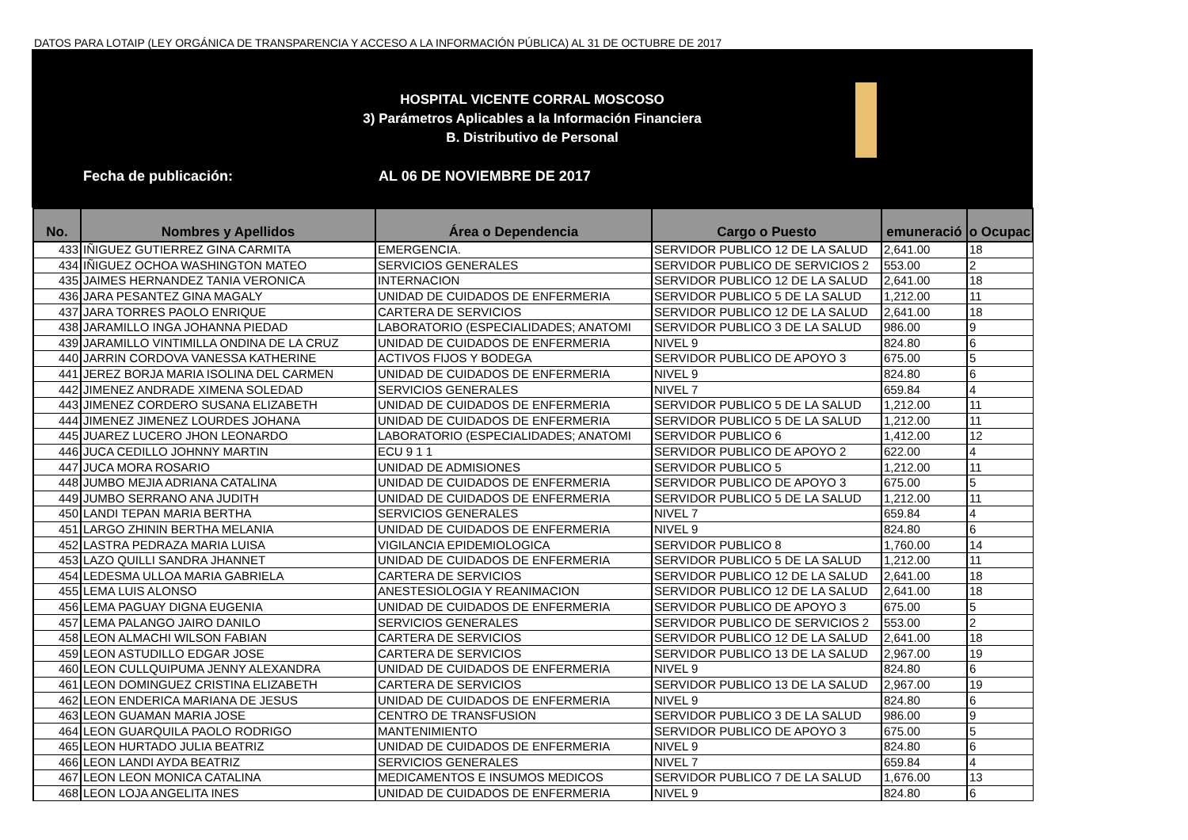DATOS PARA LOTAIP (LEY ORGÁNICA DE TRANSPARENCIA Y ACCESO A LA INFORMACIÓN PÚBLICA) AL 31 DE OCTUBRE DE 2017
HOSPITAL VICENTE CORRAL MOSCOSO
3) Parámetros Aplicables a la Información Financiera
B. Distributivo de Personal
Fecha de publicación: AL 06 DE NOVIEMBRE DE 2017
| No. | Nombres y Apellidos | Área o Dependencia | Cargo o Puesto | emuneració | o Ocupac |
| --- | --- | --- | --- | --- | --- |
| 433 | IÑIGUEZ GUTIERREZ GINA CARMITA | EMERGENCIA. | SERVIDOR PUBLICO 12 DE LA SALUD | 2,641.00 | 18 |
| 434 | IÑIGUEZ OCHOA WASHINGTON MATEO | SERVICIOS GENERALES | SERVIDOR PUBLICO DE SERVICIOS 2 | 553.00 | 2 |
| 435 | JAIMES HERNANDEZ TANIA VERONICA | INTERNACION | SERVIDOR PUBLICO 12 DE LA SALUD | 2,641.00 | 18 |
| 436 | JARA PESANTEZ GINA MAGALY | UNIDAD DE CUIDADOS DE ENFERMERIA | SERVIDOR PUBLICO 5 DE LA SALUD | 1,212.00 | 11 |
| 437 | JARA TORRES PAOLO ENRIQUE | CARTERA DE SERVICIOS | SERVIDOR PUBLICO 12 DE LA SALUD | 2,641.00 | 18 |
| 438 | JARAMILLO INGA JOHANNA PIEDAD | LABORATORIO (ESPECIALIDADES; ANATOMI | SERVIDOR PUBLICO 3 DE LA SALUD | 986.00 | 9 |
| 439 | JARAMILLO VINTIMILLA ONDINA DE LA CRUZ | UNIDAD DE CUIDADOS DE ENFERMERIA | NIVEL 9 | 824.80 | 6 |
| 440 | JARRIN CORDOVA VANESSA KATHERINE | ACTIVOS FIJOS Y BODEGA | SERVIDOR PUBLICO DE APOYO 3 | 675.00 | 5 |
| 441 | JEREZ BORJA MARIA ISOLINA DEL CARMEN | UNIDAD DE CUIDADOS DE ENFERMERIA | NIVEL 9 | 824.80 | 6 |
| 442 | JIMENEZ ANDRADE XIMENA SOLEDAD | SERVICIOS GENERALES | NIVEL 7 | 659.84 | 4 |
| 443 | JIMENEZ CORDERO SUSANA ELIZABETH | UNIDAD DE CUIDADOS DE ENFERMERIA | SERVIDOR PUBLICO 5 DE LA SALUD | 1,212.00 | 11 |
| 444 | JIMENEZ JIMENEZ LOURDES JOHANA | UNIDAD DE CUIDADOS DE ENFERMERIA | SERVIDOR PUBLICO 5 DE LA SALUD | 1,212.00 | 11 |
| 445 | JUAREZ LUCERO JHON LEONARDO | LABORATORIO (ESPECIALIDADES; ANATOMI | SERVIDOR PUBLICO 6 | 1,412.00 | 12 |
| 446 | JUCA CEDILLO JOHNNY MARTIN | ECU 9 1 1 | SERVIDOR PUBLICO DE APOYO 2 | 622.00 | 4 |
| 447 | JUCA MORA ROSARIO | UNIDAD DE ADMISIONES | SERVIDOR PUBLICO 5 | 1,212.00 | 11 |
| 448 | JUMBO MEJIA ADRIANA CATALINA | UNIDAD DE CUIDADOS DE ENFERMERIA | SERVIDOR PUBLICO DE APOYO 3 | 675.00 | 5 |
| 449 | JUMBO SERRANO ANA JUDITH | UNIDAD DE CUIDADOS DE ENFERMERIA | SERVIDOR PUBLICO 5 DE LA SALUD | 1,212.00 | 11 |
| 450 | LANDI TEPAN MARIA BERTHA | SERVICIOS GENERALES | NIVEL 7 | 659.84 | 4 |
| 451 | LARGO ZHININ BERTHA MELANIA | UNIDAD DE CUIDADOS DE ENFERMERIA | NIVEL 9 | 824.80 | 6 |
| 452 | LASTRA PEDRAZA MARIA LUISA | VIGILANCIA EPIDEMIOLOGICA | SERVIDOR PUBLICO 8 | 1,760.00 | 14 |
| 453 | LAZO QUILLI SANDRA JHANNET | UNIDAD DE CUIDADOS DE ENFERMERIA | SERVIDOR PUBLICO 5 DE LA SALUD | 1,212.00 | 11 |
| 454 | LEDESMA ULLOA MARIA GABRIELA | CARTERA DE SERVICIOS | SERVIDOR PUBLICO 12 DE LA SALUD | 2,641.00 | 18 |
| 455 | LEMA LUIS ALONSO | ANESTESIOLOGIA Y REANIMACION | SERVIDOR PUBLICO 12 DE LA SALUD | 2,641.00 | 18 |
| 456 | LEMA PAGUAY DIGNA EUGENIA | UNIDAD DE CUIDADOS DE ENFERMERIA | SERVIDOR PUBLICO DE APOYO 3 | 675.00 | 5 |
| 457 | LEMA PALANGO JAIRO DANILO | SERVICIOS GENERALES | SERVIDOR PUBLICO DE SERVICIOS 2 | 553.00 | 2 |
| 458 | LEON ALMACHI WILSON FABIAN | CARTERA DE SERVICIOS | SERVIDOR PUBLICO 12 DE LA SALUD | 2,641.00 | 18 |
| 459 | LEON ASTUDILLO EDGAR JOSE | CARTERA DE SERVICIOS | SERVIDOR PUBLICO 13 DE LA SALUD | 2,967.00 | 19 |
| 460 | LEON CULLQUIPUMA JENNY ALEXANDRA | UNIDAD DE CUIDADOS DE ENFERMERIA | NIVEL 9 | 824.80 | 6 |
| 461 | LEON DOMINGUEZ CRISTINA ELIZABETH | CARTERA DE SERVICIOS | SERVIDOR PUBLICO 13 DE LA SALUD | 2,967.00 | 19 |
| 462 | LEON ENDERICA MARIANA DE JESUS | UNIDAD DE CUIDADOS DE ENFERMERIA | NIVEL 9 | 824.80 | 6 |
| 463 | LEON GUAMAN MARIA JOSE | CENTRO DE TRANSFUSION | SERVIDOR PUBLICO 3 DE LA SALUD | 986.00 | 9 |
| 464 | LEON GUARQUILA PAOLO RODRIGO | MANTENIMIENTO | SERVIDOR PUBLICO DE APOYO 3 | 675.00 | 5 |
| 465 | LEON HURTADO JULIA BEATRIZ | UNIDAD DE CUIDADOS DE ENFERMERIA | NIVEL 9 | 824.80 | 6 |
| 466 | LEON LANDI AYDA BEATRIZ | SERVICIOS GENERALES | NIVEL 7 | 659.84 | 4 |
| 467 | LEON LEON MONICA CATALINA | MEDICAMENTOS E INSUMOS MEDICOS | SERVIDOR PUBLICO 7 DE LA SALUD | 1,676.00 | 13 |
| 468 | LEON LOJA ANGELITA INES | UNIDAD DE CUIDADOS DE ENFERMERIA | NIVEL 9 | 824.80 | 6 |